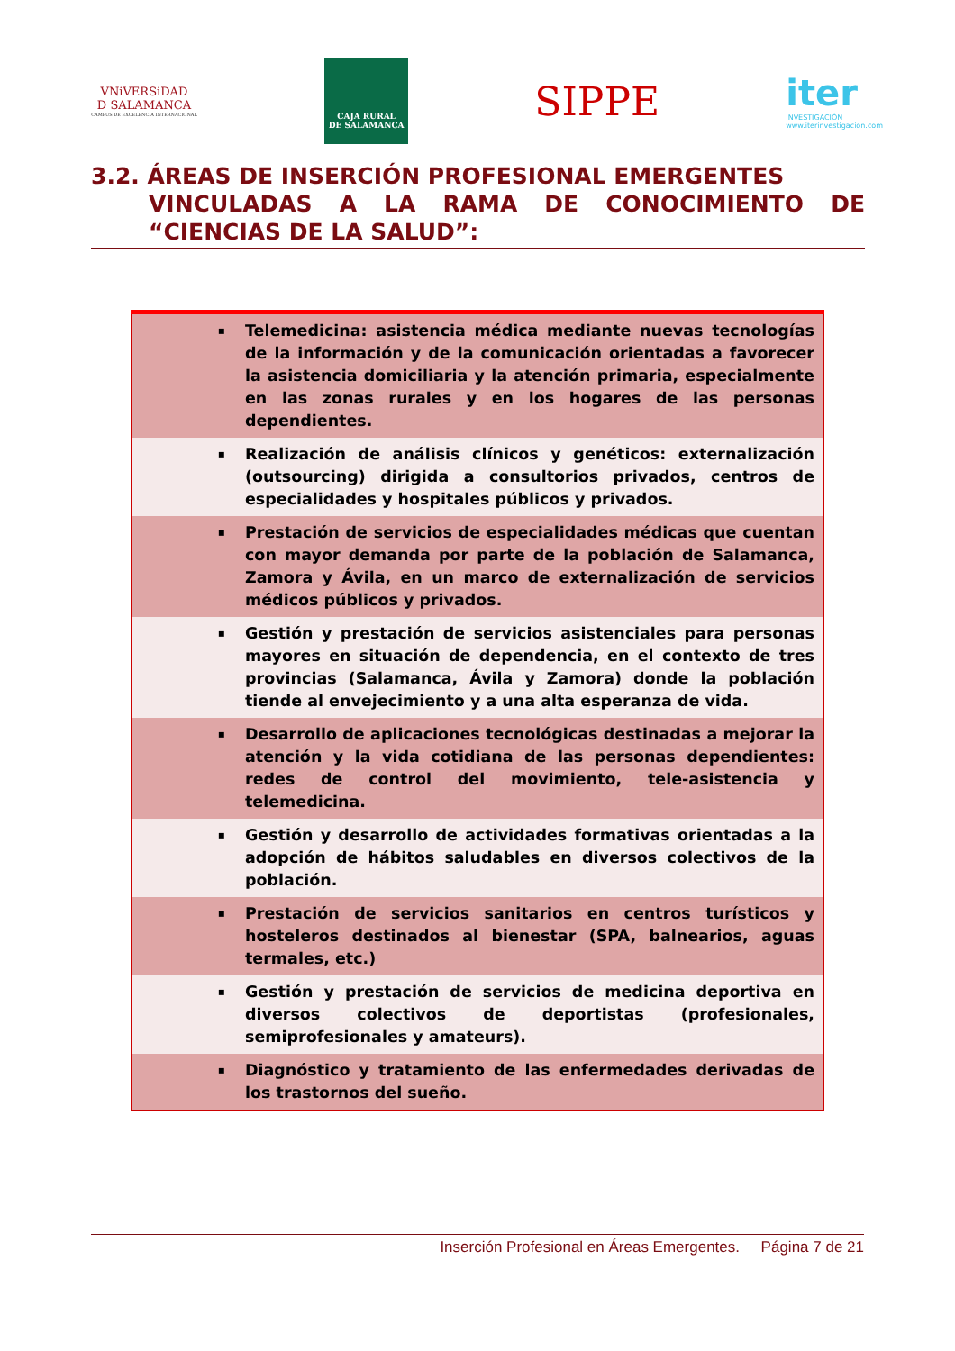VNiVERSiDAD
D SALAMANCA
CAMPUS DE EXCELENCIA INTERNACIONAL
CAJA RURAL
DE SALAMANCA
SIPPE
iter
INVESTIGACIÓN
www.iterinvestigacion.com
3.2. ÁREAS DE INSERCIÓN PROFESIONAL EMERGENTES
VINCULADAS A LA RAMA DE CONOCIMIENTO DE “CIENCIAS DE LA SALUD”:
| ▪ | Telemedicina: asistencia médica mediante nuevas tecnologías de la información y de la comunicación orientadas a favorecer la asistencia domiciliaria y la atención primaria, especialmente en las zonas rurales y en los hogares de las personas dependientes. |
| ▪ | Realización de análisis clínicos y genéticos: externalización (outsourcing) dirigida a consultorios privados, centros de especialidades y hospitales públicos y privados. |
| ▪ | Prestación de servicios de especialidades médicas que cuentan con mayor demanda por parte de la población de Salamanca, Zamora y Ávila, en un marco de externalización de servicios médicos públicos y privados. |
| ▪ | Gestión y prestación de servicios asistenciales para personas mayores en situación de dependencia, en el contexto de tres provincias (Salamanca, Ávila y Zamora) donde la población tiende al envejecimiento y a una alta esperanza de vida. |
| ▪ | Desarrollo de aplicaciones tecnológicas destinadas a mejorar la atención y la vida cotidiana de las personas dependientes: redes de control del movimiento, tele-asistencia y telemedicina. |
| ▪ | Gestión y desarrollo de actividades formativas orientadas a la adopción de hábitos saludables en diversos colectivos de la población. |
| ▪ | Prestación de servicios sanitarios en centros turísticos y hosteleros destinados al bienestar (SPA, balnearios, aguas termales, etc.) |
| ▪ | Gestión y prestación de servicios de medicina deportiva en diversos colectivos de deportistas (profesionales, semiprofesionales y amateurs). |
| ▪ | Diagnóstico y tratamiento de las enfermedades derivadas de los trastornos del sueño. |
Inserción Profesional en Áreas Emergentes. Página 7 de 21